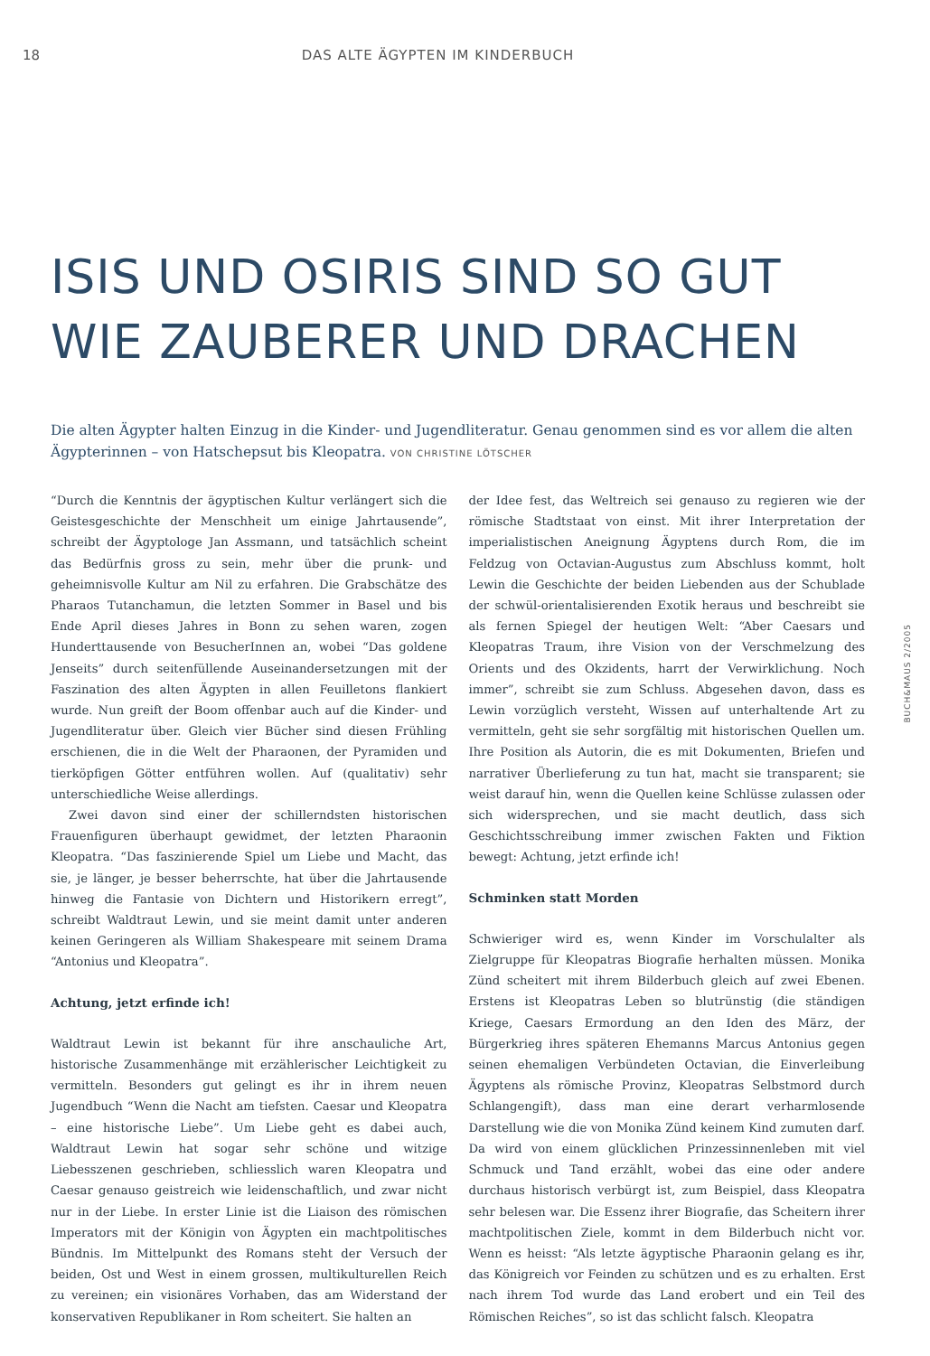18 DAS ALTE ÄGYPTEN IM KINDERBUCH
ISIS UND OSIRIS SIND SO GUT
WIE ZAUBERER UND DRACHEN
Die alten Ägypter halten Einzug in die Kinder- und Jugendliteratur. Genau genommen sind es vor allem die alten Ägypterinnen – von Hatschepsut bis Kleopatra. VON CHRISTINE LÖTSCHER
“Durch die Kenntnis der ägyptischen Kultur verlängert sich die Geistesgeschichte der Menschheit um einige Jahrtausende”, schreibt der Ägyptologe Jan Assmann, und tatsächlich scheint das Bedürfnis gross zu sein, mehr über die prunk- und geheimnisvolle Kultur am Nil zu erfahren. Die Grabschätze des Pharaos Tutanchamun, die letzten Sommer in Basel und bis Ende April dieses Jahres in Bonn zu sehen waren, zogen Hunderttausende von BesucherInnen an, wobei “Das goldene Jenseits” durch seitenfüllende Auseinandersetzungen mit der Faszination des alten Ägypten in allen Feuilletons flankiert wurde. Nun greift der Boom offenbar auch auf die Kinder- und Jugendliteratur über. Gleich vier Bücher sind diesen Frühling erschienen, die in die Welt der Pharaonen, der Pyramiden und tierköpfigen Götter entführen wollen. Auf (qualitativ) sehr unterschiedliche Weise allerdings.
Zwei davon sind einer der schillerndsten historischen Frauenfiguren überhaupt gewidmet, der letzten Pharaonin Kleopatra. “Das faszinierende Spiel um Liebe und Macht, das sie, je länger, je besser beherrschte, hat über die Jahrtausende hinweg die Fantasie von Dichtern und Historikern erregt”, schreibt Waldtraut Lewin, und sie meint damit unter anderen keinen Geringeren als William Shakespeare mit seinem Drama “Antonius und Kleopatra”.
Achtung, jetzt erfinde ich!
Waldtraut Lewin ist bekannt für ihre anschauliche Art, historische Zusammenhänge mit erzählerischer Leichtigkeit zu vermitteln. Besonders gut gelingt es ihr in ihrem neuen Jugendbuch “Wenn die Nacht am tiefsten. Caesar und Kleopatra – eine historische Liebe”. Um Liebe geht es dabei auch, Waldtraut Lewin hat sogar sehr schöne und witzige Liebesszenen geschrieben, schliesslich waren Kleopatra und Caesar genauso geistreich wie leidenschaftlich, und zwar nicht nur in der Liebe. In erster Linie ist die Liaison des römischen Imperators mit der Königin von Ägypten ein machtpolitisches Bündnis. Im Mittelpunkt des Romans steht der Versuch der beiden, Ost und West in einem grossen, multikulturellen Reich zu vereinen; ein visionäres Vorhaben, das am Widerstand der konservativen Republikaner in Rom scheitert. Sie halten an
der Idee fest, das Weltreich sei genauso zu regieren wie der römische Stadtstaat von einst. Mit ihrer Interpretation der imperialistischen Aneignung Ägyptens durch Rom, die im Feldzug von Octavian-Augustus zum Abschluss kommt, holt Lewin die Geschichte der beiden Liebenden aus der Schublade der schwül-orientalisierenden Exotik heraus und beschreibt sie als fernen Spiegel der heutigen Welt: “Aber Caesars und Kleopatras Traum, ihre Vision von der Verschmelzung des Orients und des Okzidents, harrt der Verwirklichung. Noch immer”, schreibt sie zum Schluss. Abgesehen davon, dass es Lewin vorzüglich versteht, Wissen auf unterhaltende Art zu vermitteln, geht sie sehr sorgfältig mit historischen Quellen um. Ihre Position als Autorin, die es mit Dokumenten, Briefen und narrativer Überlieferung zu tun hat, macht sie transparent; sie weist darauf hin, wenn die Quellen keine Schlüsse zulassen oder sich widersprechen, und sie macht deutlich, dass sich Geschichtsschreibung immer zwischen Fakten und Fiktion bewegt: Achtung, jetzt erfinde ich!
Schminken statt Morden
Schwieriger wird es, wenn Kinder im Vorschulalter als Zielgruppe für Kleopatras Biografie herhalten müssen. Monika Zünd scheitert mit ihrem Bilderbuch gleich auf zwei Ebenen. Erstens ist Kleopatras Leben so blutrünstig (die ständigen Kriege, Caesars Ermordung an den Iden des März, der Bürgerkrieg ihres späteren Ehemanns Marcus Antonius gegen seinen ehemaligen Verbündeten Octavian, die Einverleibung Ägyptens als römische Provinz, Kleopatras Selbstmord durch Schlangengift), dass man eine derart verharmlosende Darstellung wie die von Monika Zünd keinem Kind zumuten darf. Da wird von einem glücklichen Prinzessinnenleben mit viel Schmuck und Tand erzählt, wobei das eine oder andere durchaus historisch verbürgt ist, zum Beispiel, dass Kleopatra sehr belesen war. Die Essenz ihrer Biografie, das Scheitern ihrer machtpolitischen Ziele, kommt in dem Bilderbuch nicht vor. Wenn es heisst: “Als letzte ägyptische Pharaonin gelang es ihr, das Königreich vor Feinden zu schützen und es zu erhalten. Erst nach ihrem Tod wurde das Land erobert und ein Teil des Römischen Reiches”, so ist das schlicht falsch. Kleopatra
BUCH&MAUS 2/2005